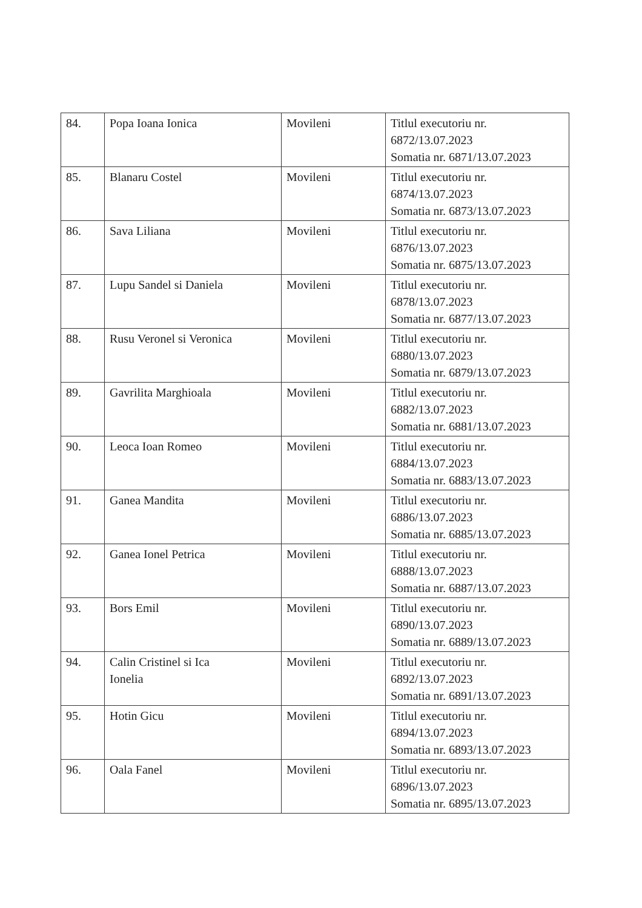| 84. | Popa Ioana Ionica | Movileni | Titlul executoriu nr. 6872/13.07.2023 Somatia nr. 6871/13.07.2023 |
| 85. | Blanaru Costel | Movileni | Titlul executoriu nr. 6874/13.07.2023 Somatia nr. 6873/13.07.2023 |
| 86. | Sava Liliana | Movileni | Titlul executoriu nr. 6876/13.07.2023 Somatia nr. 6875/13.07.2023 |
| 87. | Lupu Sandel si Daniela | Movileni | Titlul executoriu nr. 6878/13.07.2023 Somatia nr. 6877/13.07.2023 |
| 88. | Rusu Veronel si Veronica | Movileni | Titlul executoriu nr. 6880/13.07.2023 Somatia nr. 6879/13.07.2023 |
| 89. | Gavrilita Marghioala | Movileni | Titlul executoriu nr. 6882/13.07.2023 Somatia nr. 6881/13.07.2023 |
| 90. | Leoca Ioan Romeo | Movileni | Titlul executoriu nr. 6884/13.07.2023 Somatia nr. 6883/13.07.2023 |
| 91. | Ganea Mandita | Movileni | Titlul executoriu nr. 6886/13.07.2023 Somatia nr. 6885/13.07.2023 |
| 92. | Ganea Ionel Petrica | Movileni | Titlul executoriu nr. 6888/13.07.2023 Somatia nr. 6887/13.07.2023 |
| 93. | Bors Emil | Movileni | Titlul executoriu nr. 6890/13.07.2023 Somatia nr. 6889/13.07.2023 |
| 94. | Calin Cristinel si Ica Ionelia | Movileni | Titlul executoriu nr. 6892/13.07.2023 Somatia nr. 6891/13.07.2023 |
| 95. | Hotin Gicu | Movileni | Titlul executoriu nr. 6894/13.07.2023 Somatia nr. 6893/13.07.2023 |
| 96. | Oala Fanel | Movileni | Titlul executoriu nr. 6896/13.07.2023 Somatia nr. 6895/13.07.2023 |